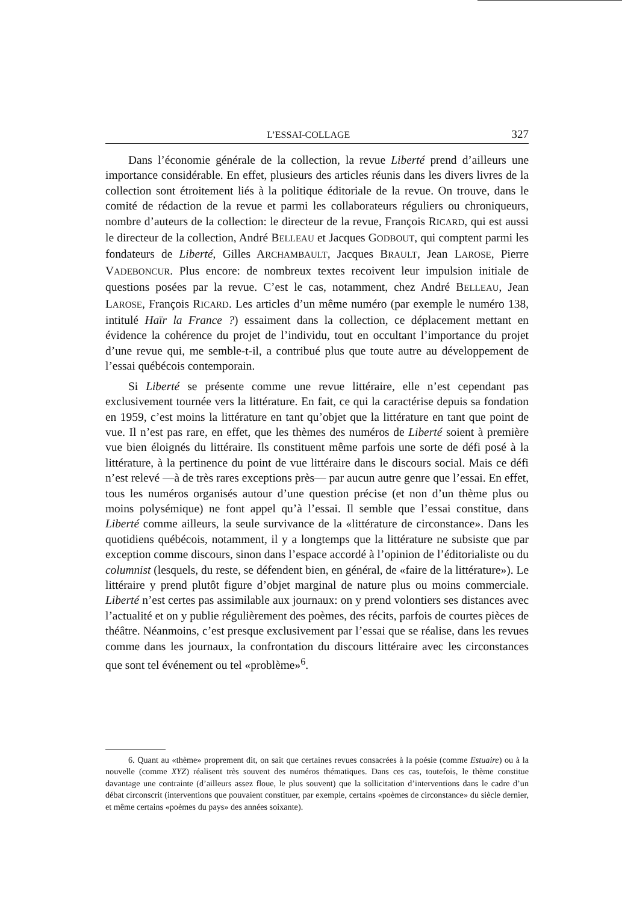L’ESSAI-COLLAGE 327
Dans l’économie générale de la collection, la revue Liberté prend d’ailleurs une importance considérable. En effet, plusieurs des articles réunis dans les divers livres de la collection sont étroitement liés à la politique éditoriale de la revue. On trouve, dans le comité de rédaction de la revue et parmi les collaborateurs réguliers ou chroniqueurs, nombre d’auteurs de la collection: le directeur de la revue, François RICARD, qui est aussi le directeur de la collection, André BELLEAU et Jacques GODBOUT, qui comptent parmi les fondateurs de Liberté, Gilles ARCHAMBAULT, Jacques BRAULT, Jean LAROSE, Pierre VADEBONCUR. Plus encore: de nombreux textes recoivent leur impulsion initiale de questions posées par la revue. C’est le cas, notamment, chez André BELLEAU, Jean LAROSE, François RICARD. Les articles d’un même numéro (par exemple le numéro 138, intitulé Haïr la France ?) essaiment dans la collection, ce déplacement mettant en évidence la cohérence du projet de l’individu, tout en occultant l’importance du projet d’une revue qui, me semble-t-il, a contribué plus que toute autre au développement de l’essai québécois contemporain.
Si Liberté se présente comme une revue littéraire, elle n’est cependant pas exclusivement tournée vers la littérature. En fait, ce qui la caractérise depuis sa fondation en 1959, c’est moins la littérature en tant qu’objet que la littérature en tant que point de vue. Il n’est pas rare, en effet, que les thèmes des numéros de Liberté soient à première vue bien éloignés du littéraire. Ils constituent même parfois une sorte de défi posé à la littérature, à la pertinence du point de vue littéraire dans le discours social. Mais ce défi n’est relevé —à de très rares exceptions près— par aucun autre genre que l’essai. En effet, tous les numéros organisés autour d’une question précise (et non d’un thème plus ou moins polysémique) ne font appel qu’à l’essai. Il semble que l’essai constitue, dans Liberté comme ailleurs, la seule survivance de la «littérature de circonstance». Dans les quotidiens québécois, notamment, il y a longtemps que la littérature ne subsiste que par exception comme discours, sinon dans l’espace accordé à l’opinion de l’éditorialiste ou du columnist (lesquels, du reste, se défendent bien, en général, de «faire de la littérature»). Le littéraire y prend plutôt figure d’objet marginal de nature plus ou moins commerciale. Liberté n’est certes pas assimilable aux journaux: on y prend volontiers ses distances avec l’actualité et on y publie régulièrement des poèmes, des récits, parfois de courtes pièces de théâtre. Néanmoins, c’est presque exclusivement par l’essai que se réalise, dans les revues comme dans les journaux, la confrontation du discours littéraire avec les circonstances que sont tel événement ou tel «problème»<sup>6</sup>.
6. Quant au «thème» proprement dit, on sait que certaines revues consacrées à la poésie (comme Estuaire) ou à la nouvelle (comme XYZ) réalisent très souvent des numéros thématiques. Dans ces cas, toutefois, le thème constitue davantage une contrainte (d’ailleurs assez floue, le plus souvent) que la sollicitation d’interventions dans le cadre d’un débat circonscrit (interventions que pouvaient constituer, par exemple, certains «poèmes de circonstance» du siècle dernier, et même certains «poèmes du pays» des années soixante).